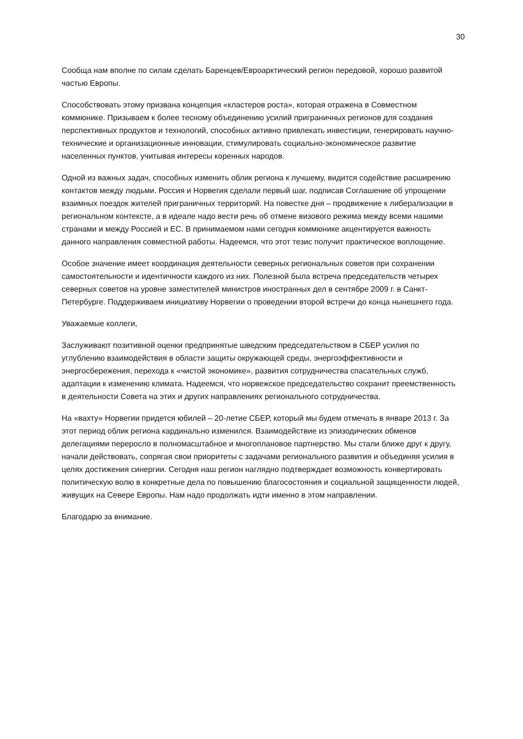30
Сообща нам вполне по силам сделать Баренцев/Евроарктический регион передовой, хорошо развитой частью Европы.
Способствовать этому призвана концепция «кластеров роста», которая отражена в Совместном коммюнике. Призываем к более тесному объединению усилий приграничных регионов для создания перспективных продуктов и технологий, способных активно привлекать инвестиции, генерировать научно-технические и организационные инновации, стимулировать социально-экономическое развитие населенных пунктов, учитывая интересы коренных народов.
Одной из важных задач, способных изменить облик региона к лучшему, видится содействие расширению контактов между людьми. Россия и Норвегия сделали первый шаг, подписав Соглашение об упрощении взаимных поездок жителей приграничных территорий. На повестке дня – продвижение к либерализации в региональном контексте, а в идеале надо вести речь об отмене визового режима между всеми нашими странами и между Россией и ЕС. В принимаемом нами сегодня коммюнике акцентируется важность данного направления совместной работы. Надеемся, что этот тезис получит практическое воплощение.
Особое значение имеет координация деятельности северных региональных советов при сохранении самостоятельности и идентичности каждого из них. Полезной была встреча председательств четырех северных советов на уровне заместителей министров иностранных дел в сентябре 2009 г. в Санкт-Петербурге. Поддерживаем инициативу Норвегии о проведении второй встречи до конца нынешнего года.
Уважаемые коллеги,
Заслуживают позитивной оценки предпринятые шведским председательством в СБЕР усилия по углублению взаимодействия в области защиты окружающей среды, энергоэффективности и энергосбережения, перехода к «чистой экономике», развития сотрудничества спасательных служб, адаптации к изменению климата. Надеемся, что норвежское председательство сохранит преемственность в деятельности Совета на этих и других направлениях регионального сотрудничества.
На «вахту» Норвегии придется юбилей – 20-летие СБЕР, который мы будем отмечать в январе 2013 г. За этот период облик региона кардинально изменился. Взаимодействие из эпизодических обменов делегациями переросло в полномасштабное и многоплановое партнерство. Мы стали ближе друг к другу, начали действовать, сопрягая свои приоритеты с задачами регионального развития и объединяя усилия в целях достижения синергии. Сегодня наш регион наглядно подтверждает возможность конвертировать политическую волю в конкретные дела по повышению благосостояния и социальной защищенности людей, живущих на Севере Европы. Нам надо продолжать идти именно в этом направлении.
Благодарю за внимание.